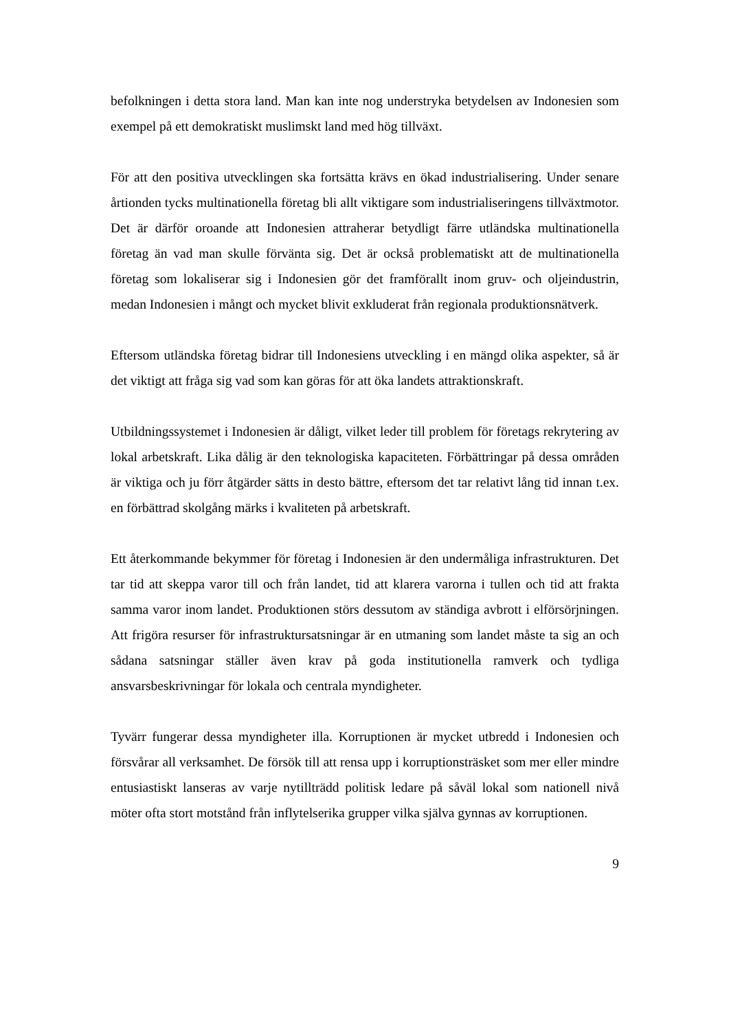befolkningen i detta stora land. Man kan inte nog understryka betydelsen av Indonesien som exempel på ett demokratiskt muslimskt land med hög tillväxt.
För att den positiva utvecklingen ska fortsätta krävs en ökad industrialisering. Under senare årtionden tycks multinationella företag bli allt viktigare som industrialiseringens tillväxtmotor. Det är därför oroande att Indonesien attraherar betydligt färre utländska multinationella företag än vad man skulle förvänta sig. Det är också problematiskt att de multinationella företag som lokaliserar sig i Indonesien gör det framförallt inom gruv- och oljeindustrin, medan Indonesien i mångt och mycket blivit exkluderat från regionala produktionsnätverk.
Eftersom utländska företag bidrar till Indonesiens utveckling i en mängd olika aspekter, så är det viktigt att fråga sig vad som kan göras för att öka landets attraktionskraft.
Utbildningssystemet i Indonesien är dåligt, vilket leder till problem för företags rekrytering av lokal arbetskraft. Lika dålig är den teknologiska kapaciteten. Förbättringar på dessa områden är viktiga och ju förr åtgärder sätts in desto bättre, eftersom det tar relativt lång tid innan t.ex. en förbättrad skolgång märks i kvaliteten på arbetskraft.
Ett återkommande bekymmer för företag i Indonesien är den undermåliga infrastrukturen. Det tar tid att skeppa varor till och från landet, tid att klarera varorna i tullen och tid att frakta samma varor inom landet. Produktionen störs dessutom av ständiga avbrott i elförsörjningen. Att frigöra resurser för infrastruktursatsningar är en utmaning som landet måste ta sig an och sådana satsningar ställer även krav på goda institutionella ramverk och tydliga ansvarsbeskrivningar för lokala och centrala myndigheter.
Tyvärr fungerar dessa myndigheter illa. Korruptionen är mycket utbredd i Indonesien och försvårar all verksamhet. De försök till att rensa upp i korruptionsträsket som mer eller mindre entusiastiskt lanseras av varje nytillträdd politisk ledare på såväl lokal som nationell nivå möter ofta stort motstånd från inflytelserika grupper vilka själva gynnas av korruptionen.
9